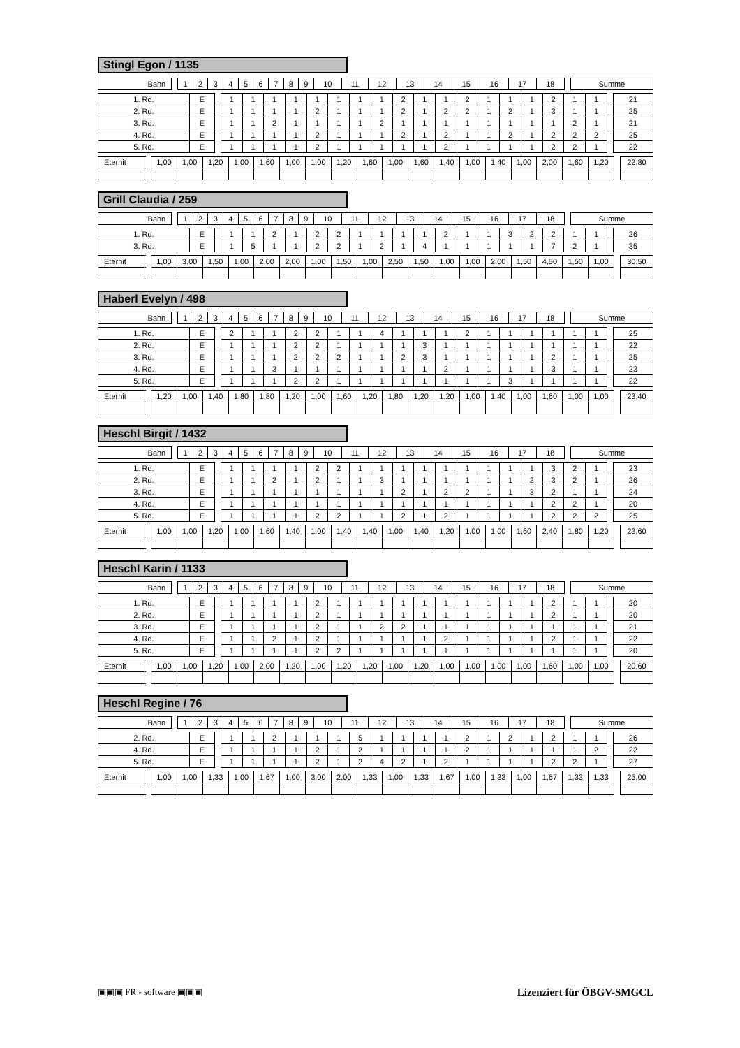Stingl Egon / 1135
| Bahn | | 1 | 2 | 3 | 4 | 5 | 6 | 7 | 8 | 9 | 10 | 11 | 12 | 13 | 14 | 15 | 16 | 17 | 18 | | Summe |
| 1. Rd. | E | | 1 | 1 | 1 | 1 | 1 | 1 | 1 | 1 | 2 | 1 | 1 | 2 | 1 | 1 | 1 | 2 | 1 | 1 | | 21 |
| 2. Rd. | E | | 1 | 1 | 1 | 1 | 2 | 1 | 1 | 1 | 2 | 1 | 2 | 2 | 1 | 2 | 1 | 3 | 1 | 1 | | 25 |
| 3. Rd. | E | | 1 | 1 | 2 | 1 | 1 | 1 | 1 | 2 | 1 | 1 | 1 | 1 | 1 | 1 | 1 | 1 | 2 | 1 | | 21 |
| 4. Rd. | E | | 1 | 1 | 1 | 1 | 2 | 1 | 1 | 1 | 2 | 1 | 2 | 1 | 1 | 2 | 1 | 2 | 2 | 2 | | 25 |
| 5. Rd. | E | | 1 | 1 | 1 | 1 | 2 | 1 | 1 | 1 | 1 | 1 | 2 | 1 | 1 | 1 | 1 | 2 | 2 | 1 | | 22 |
| Eternit | | 1,00 | 1,00 | 1,20 | 1,00 | 1,60 | 1,00 | 1,00 | 1,20 | 1,60 | 1,00 | 1,60 | 1,40 | 1,00 | 1,40 | 1,00 | 2,00 | 1,60 | 1,20 | | 22,80 |
Grill Claudia / 259
| Bahn | | 1 | 2 | 3 | 4 | 5 | 6 | 7 | 8 | 9 | 10 | 11 | 12 | 13 | 14 | 15 | 16 | 17 | 18 | | Summe |
| 1. Rd. | E | | 1 | 1 | 2 | 1 | 2 | 2 | 1 | 1 | 1 | 1 | 2 | 1 | 1 | 3 | 2 | 2 | 1 | 1 | | 26 |
| 3. Rd. | E | | 1 | 5 | 1 | 1 | 2 | 2 | 1 | 2 | 1 | 4 | 1 | 1 | 1 | 1 | 1 | 7 | 2 | 1 | | 35 |
| Eternit | | 1,00 | 3,00 | 1,50 | 1,00 | 2,00 | 2,00 | 1,00 | 1,50 | 1,00 | 2,50 | 1,50 | 1,00 | 1,00 | 2,00 | 1,50 | 4,50 | 1,50 | 1,00 | | 30,50 |
Haberl Evelyn / 498
| Bahn | | 1 | 2 | 3 | 4 | 5 | 6 | 7 | 8 | 9 | 10 | 11 | 12 | 13 | 14 | 15 | 16 | 17 | 18 | | Summe |
| 1. Rd. | E | | 2 | 1 | 1 | 2 | 2 | 1 | 1 | 4 | 1 | 1 | 1 | 2 | 1 | 1 | 1 | 1 | 1 | 1 | | 25 |
| 2. Rd. | E | | 1 | 1 | 1 | 2 | 2 | 1 | 1 | 1 | 1 | 3 | 1 | 1 | 1 | 1 | 1 | 1 | 1 | 1 | | 22 |
| 3. Rd. | E | | 1 | 1 | 1 | 2 | 2 | 2 | 1 | 1 | 2 | 3 | 1 | 1 | 1 | 1 | 1 | 2 | 1 | 1 | | 25 |
| 4. Rd. | E | | 1 | 1 | 3 | 1 | 1 | 1 | 1 | 1 | 1 | 1 | 2 | 1 | 1 | 1 | 1 | 3 | 1 | 1 | | 23 |
| 5. Rd. | E | | 1 | 1 | 1 | 2 | 2 | 1 | 1 | 1 | 1 | 1 | 1 | 1 | 1 | 3 | 1 | 1 | 1 | 1 | | 22 |
| Eternit | | 1,20 | 1,00 | 1,40 | 1,80 | 1,80 | 1,20 | 1,00 | 1,60 | 1,20 | 1,80 | 1,20 | 1,20 | 1,00 | 1,40 | 1,00 | 1,60 | 1,00 | 1,00 | | 23,40 |
Heschl Birgit / 1432
| Bahn | | 1 | 2 | 3 | 4 | 5 | 6 | 7 | 8 | 9 | 10 | 11 | 12 | 13 | 14 | 15 | 16 | 17 | 18 | | Summe |
| 1. Rd. | E | | 1 | 1 | 1 | 1 | 2 | 2 | 1 | 1 | 1 | 1 | 1 | 1 | 1 | 1 | 1 | 3 | 2 | 1 | | 23 |
| 2. Rd. | E | | 1 | 1 | 2 | 1 | 2 | 1 | 1 | 3 | 1 | 1 | 1 | 1 | 1 | 1 | 2 | 3 | 2 | 1 | | 26 |
| 3. Rd. | E | | 1 | 1 | 1 | 1 | 1 | 1 | 1 | 1 | 2 | 1 | 2 | 2 | 1 | 1 | 3 | 2 | 1 | 1 | | 24 |
| 4. Rd. | E | | 1 | 1 | 1 | 1 | 1 | 1 | 1 | 1 | 1 | 1 | 1 | 1 | 1 | 1 | 1 | 2 | 2 | 1 | | 20 |
| 5. Rd. | E | | 1 | 1 | 1 | 1 | 2 | 2 | 1 | 1 | 2 | 1 | 2 | 1 | 1 | 1 | 1 | 2 | 2 | 2 | | 25 |
| Eternit | | 1,00 | 1,00 | 1,20 | 1,00 | 1,60 | 1,40 | 1,00 | 1,40 | 1,40 | 1,00 | 1,40 | 1,20 | 1,00 | 1,00 | 1,60 | 2,40 | 1,80 | 1,20 | | 23,60 |
Heschl Karin / 1133
| Bahn | | 1 | 2 | 3 | 4 | 5 | 6 | 7 | 8 | 9 | 10 | 11 | 12 | 13 | 14 | 15 | 16 | 17 | 18 | | Summe |
| 1. Rd. | E | | 1 | 1 | 1 | 1 | 2 | 1 | 1 | 1 | 1 | 1 | 1 | 1 | 1 | 1 | 1 | 2 | 1 | 1 | | 20 |
| 2. Rd. | E | | 1 | 1 | 1 | 1 | 2 | 1 | 1 | 1 | 1 | 1 | 1 | 1 | 1 | 1 | 1 | 2 | 1 | 1 | | 20 |
| 3. Rd. | E | | 1 | 1 | 1 | 1 | 2 | 1 | 1 | 2 | 2 | 1 | 1 | 1 | 1 | 1 | 1 | 1 | 1 | 1 | | 21 |
| 4. Rd. | E | | 1 | 1 | 2 | 1 | 2 | 1 | 1 | 1 | 1 | 1 | 2 | 1 | 1 | 1 | 1 | 2 | 1 | 1 | | 22 |
| 5. Rd. | E | | 1 | 1 | 1 | 1 | 2 | 2 | 1 | 1 | 1 | 1 | 1 | 1 | 1 | 1 | 1 | 1 | 1 | 1 | | 20 |
| Eternit | | 1,00 | 1,00 | 1,20 | 1,00 | 2,00 | 1,20 | 1,00 | 1,20 | 1,20 | 1,00 | 1,20 | 1,00 | 1,00 | 1,00 | 1,00 | 1,60 | 1,00 | 1,00 | | 20,60 |
Heschl Regine / 76
| Bahn | | 1 | 2 | 3 | 4 | 5 | 6 | 7 | 8 | 9 | 10 | 11 | 12 | 13 | 14 | 15 | 16 | 17 | 18 | | Summe |
| 2. Rd. | E | | 1 | 1 | 2 | 1 | 1 | 1 | 5 | 1 | 1 | 1 | 1 | 2 | 1 | 2 | 1 | 2 | 1 | 1 | | 26 |
| 4. Rd. | E | | 1 | 1 | 1 | 1 | 2 | 1 | 2 | 1 | 1 | 1 | 1 | 2 | 1 | 1 | 1 | 1 | 1 | 2 | | 22 |
| 5. Rd. | E | | 1 | 1 | 1 | 1 | 2 | 1 | 2 | 4 | 2 | 1 | 2 | 1 | 1 | 1 | 1 | 2 | 2 | 1 | | 27 |
| Eternit | | 1,00 | 1,00 | 1,33 | 1,00 | 1,67 | 1,00 | 3,00 | 2,00 | 1,33 | 1,00 | 1,33 | 1,67 | 1,00 | 1,33 | 1,00 | 1,67 | 1,33 | 1,33 | | 25,00 |
▣▣▣ FR - software ▣▣▣ Lizenziert für ÖBGV-SMGCL